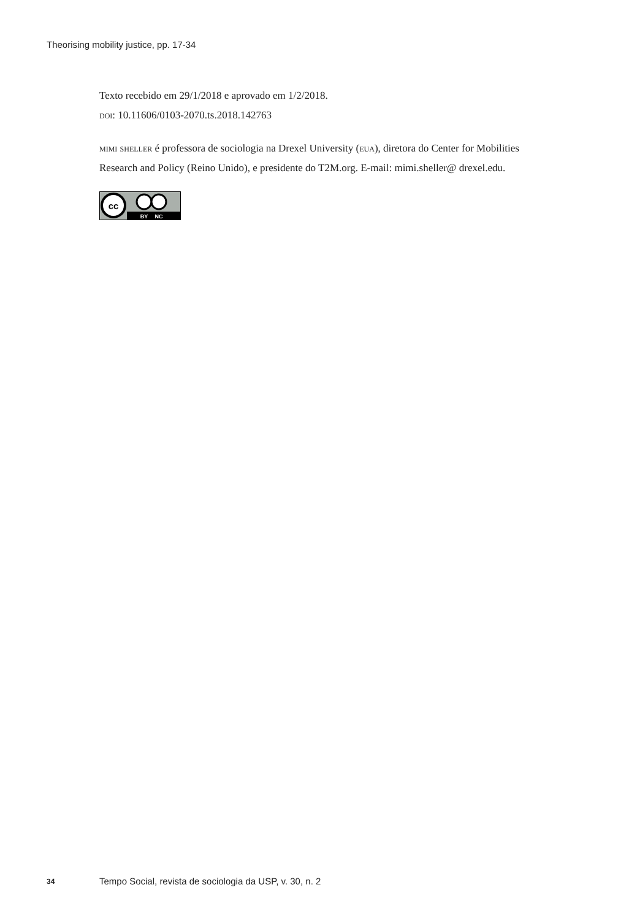Theorising mobility justice, pp. 17-34
Texto recebido em 29/1/2018 e aprovado em 1/2/2018.
doi: 10.11606/0103-2070.ts.2018.142763
mimi sheller é professora de sociologia na Drexel University (eua), diretora do Center for Mobilities Research and Policy (Reino Unido), e presidente do T2M.org. E-mail: mimi.sheller@ drexel.edu.
cc
BY
NC
34 Tempo Social, revista de sociologia da USP, v. 30, n. 2